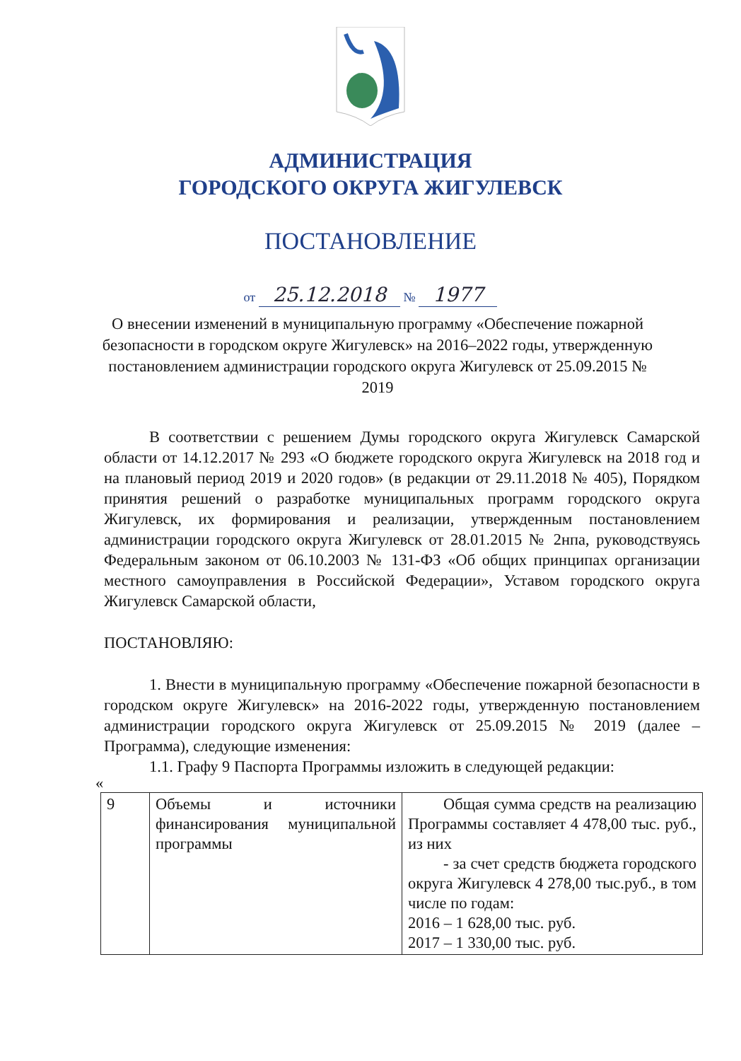АДМИНИСТРАЦИЯ
ГОРОДСКОГО ОКРУГА ЖИГУЛЕВСК
ПОСТАНОВЛЕНИЕ
от 25.12.2018 № 1977
О внесении изменений в муниципальную программу «Обеспечение пожарной безопасности в городском округе Жигулевск» на 2016–2022 годы, утвержденную постановлением администрации городского округа Жигулевск от 25.09.2015 № 2019
В соответствии с решением Думы городского округа Жигулевск Самарской области от 14.12.2017 № 293 «О бюджете городского округа Жигулевск на 2018 год и на плановый период 2019 и 2020 годов» (в редакции от 29.11.2018 № 405), Порядком принятия решений о разработке муниципальных программ городского округа Жигулевск, их формирования и реализации, утвержденным постановлением администрации городского округа Жигулевск от 28.01.2015 № 2нпа, руководствуясь Федеральным законом от 06.10.2003 № 131-ФЗ «Об общих принципах организации местного самоуправления в Российской Федерации», Уставом городского округа Жигулевск Самарской области,
ПОСТАНОВЛЯЮ:
1. Внести в муниципальную программу «Обеспечение пожарной безопасности в городском округе Жигулевск» на 2016-2022 годы, утвержденную постановлением администрации городского округа Жигулевск от 25.09.2015 № 2019 (далее – Программа), следующие изменения:
1.1. Графу 9 Паспорта Программы изложить в следующей редакции:
«
| 9 | Объемы и источники финансирования муниципальной программы | Общая сумма средств на реализацию Программы составляет 4 478,00 тыс. руб., из них - за счет средств бюджета городского округа Жигулевск 4 278,00 тыс.руб., в том числе по годам: 2016 – 1 628,00 тыс. руб. 2017 – 1 330,00 тыс. руб. |